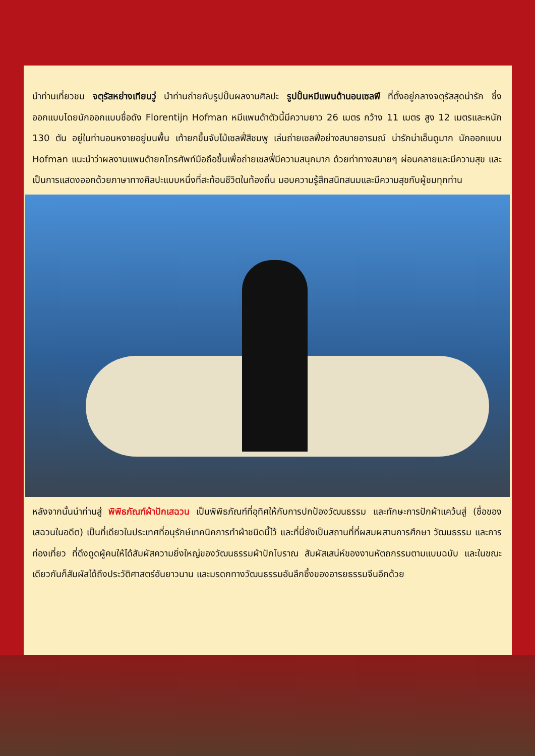นำท่านเที่ยวชม จตุรัสหย่างเทียนวู่ นำท่านถ่ายกับรูปปั้นผลงานศิลปะ รูปปั้นหมีแพนด้านอนเซลฟี ที่ตั้งอยู่กลางจตุรัสสุดน่ารัก ซึ่งออกแบบโดยนักออกแบบชื่อดัง Florentijn Hofman หมีแพนด้าตัวนี้มีความยาว 26 เมตร กว้าง 11 เมตร สูง 12 เมตรและหนัก 130 ตัน อยู่ในท่านอนหงายอยู่บนพื้น เท้ายกขึ้นจับไม้เซลฟี่สีชมพู เล่นถ่ายเซลฟี่อย่างสบายอารมณ์ น่ารักน่าเอ็นดูมาก นักออกแบบ Hofman แนะนำว่าผลงานแพนด้ายกโทรศัพท์มือถือขึ้นเพื่อถ่ายเซลฟี่มีความสนุกมาก ด้วยท่าทางสบายๆ ผ่อนคลายและมีความสุข และเป็นการแสดงออกด้วยภาษาทางศิลปะแบบหนึ่งที่สะท้อนชีวิตในท้องถิ่น มอบความรู้สึกสนิทสนมและมีความสุขกับผู้ชมทุกท่าน
หลังจากนั้นนำท่านสู่ พิพิธภัณฑ์ผ้าปักเสฉวน เป็นพิพิธภัณฑ์ที่อุทิศให้กับการปกป้องวัฒนธรรม และทักษะการปักผ้าแคว้นสู่ (ชื่อของเสฉวนในอดีต) เป็นที่เดียวในประเทศที่อนุรักษ์เทคนิคการทำผ้าชนิดนี้ไว้ และที่นี่ยังเป็นสถานที่ที่ผสมผสานการศึกษา วัฒนธรรม และการท่องเที่ยว ที่ดึงดูดผู้คนให้ได้สัมผัสความยิ่งใหญ่ของวัฒนธรรมผ้าปักโบราณ สัมผัสเสน่ห์ของงานหัตถกรรมตามแบบฉบับ และในขณะเดียวกันก็สัมผัสได้ถึงประวัติศาสตร์อันยาวนาน และมรดกทางวัฒนธรรมอันลึกซึ้งของอารยธรรมจีนอีกด้วย